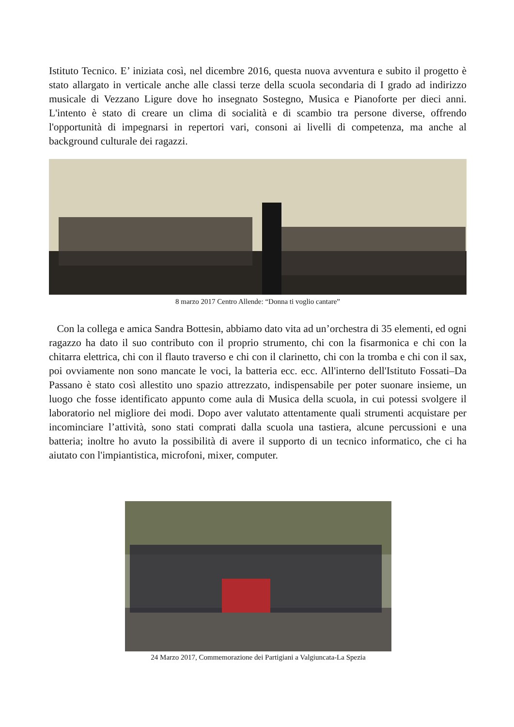Istituto Tecnico. E’ iniziata così, nel dicembre 2016, questa nuova avventura e subito il progetto è stato allargato in verticale anche alle classi terze della scuola secondaria di I grado ad indirizzo musicale di Vezzano Ligure dove ho insegnato Sostegno, Musica e Pianoforte per dieci anni. L'intento è stato di creare un clima di socialità e di scambio tra persone diverse, offrendo l'opportunità di impegnarsi in repertori vari, consoni ai livelli di competenza, ma anche al background culturale dei ragazzi.
8 marzo 2017 Centro Allende: “Donna ti voglio cantare”
Con la collega e amica Sandra Bottesin, abbiamo dato vita ad un’orchestra di 35 elementi, ed ogni ragazzo ha dato il suo contributo con il proprio strumento, chi con la fisarmonica e chi con la chitarra elettrica, chi con il flauto traverso e chi con il clarinetto, chi con la tromba e chi con il sax, poi ovviamente non sono mancate le voci, la batteria ecc. ecc. All'interno dell'Istituto Fossati–Da Passano è stato così allestito uno spazio attrezzato, indispensabile per poter suonare insieme, un luogo che fosse identificato appunto come aula di Musica della scuola, in cui potessi svolgere il laboratorio nel migliore dei modi. Dopo aver valutato attentamente quali strumenti acquistare per incominciare l’attività, sono stati comprati dalla scuola una tastiera, alcune percussioni e una batteria; inoltre ho avuto la possibilità di avere il supporto di un tecnico informatico, che ci ha aiutato con l'impiantistica, microfoni, mixer, computer.
24 Marzo 2017, Commemorazione dei Partigiani a Valgiuncata-La Spezia